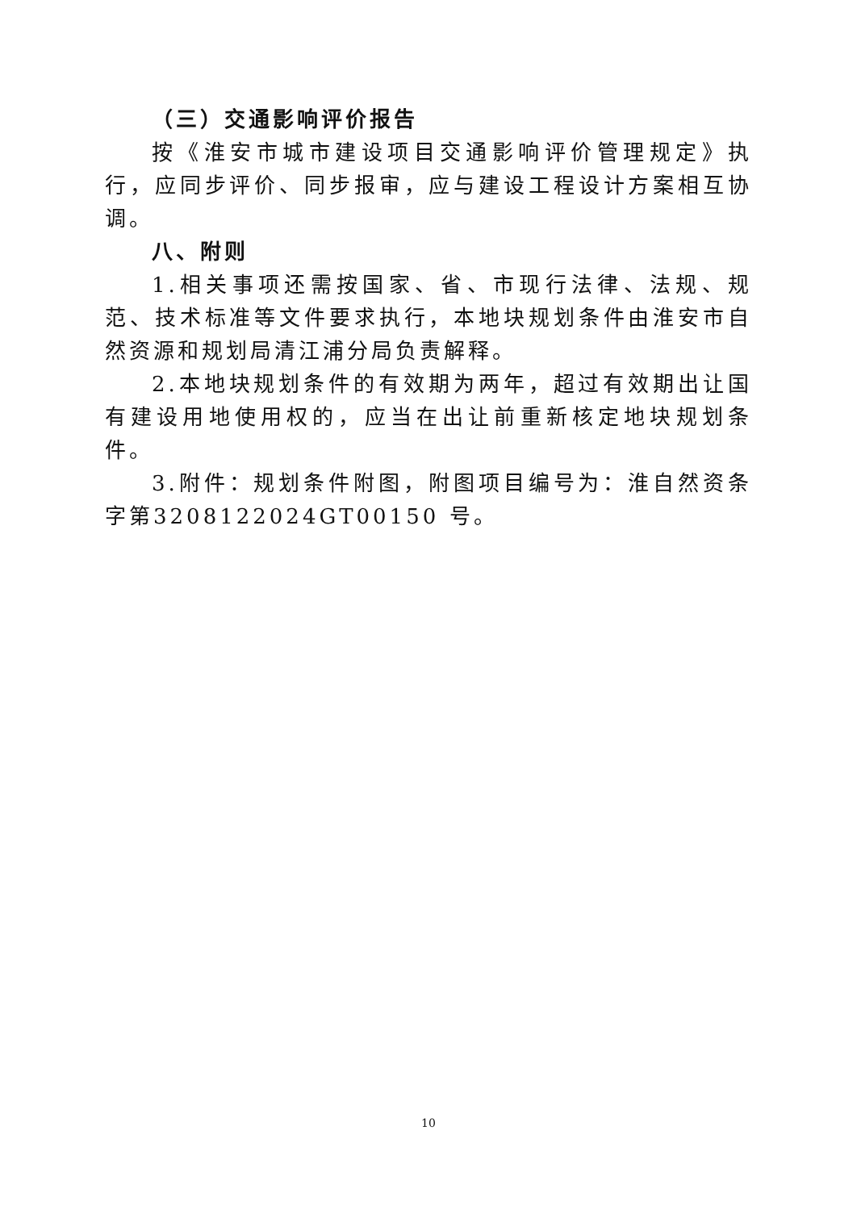（三）交通影响评价报告
按《淮安市城市建设项目交通影响评价管理规定》执行，应同步评价、同步报审，应与建设工程设计方案相互协调。
八、附则
1.相关事项还需按国家、省、市现行法律、法规、规范、技术标准等文件要求执行，本地块规划条件由淮安市自然资源和规划局清江浦分局负责解释。
2.本地块规划条件的有效期为两年，超过有效期出让国有建设用地使用权的，应当在出让前重新核定地块规划条件。
3.附件：规划条件附图，附图项目编号为：淮自然资条字第3208122024GT00150 号。
10